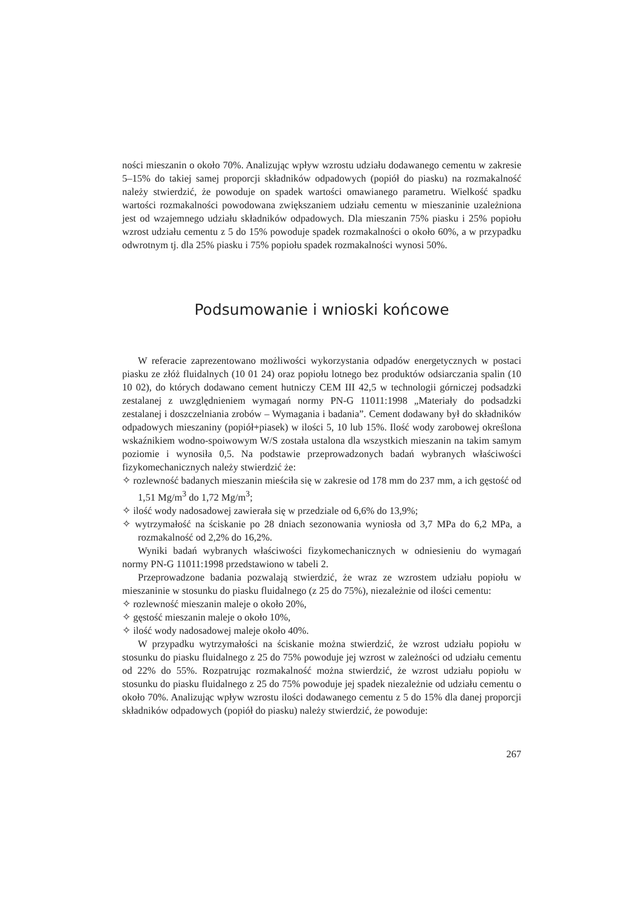ności mieszanin o około 70%. Analizując wpływ wzrostu udziału dodawanego cementu w zakresie 5–15% do takiej samej proporcji składników odpadowych (popiół do piasku) na rozmakalność należy stwierdzić, że powoduje on spadek wartości omawianego parametru. Wielkość spadku wartości rozmakalności powodowana zwiększaniem udziału cementu w mieszaninie uzależniona jest od wzajemnego udziału składników odpadowych. Dla mieszanin 75% piasku i 25% popiołu wzrost udziału cementu z 5 do 15% powoduje spadek rozmakalności o około 60%, a w przypadku odwrotnym tj. dla 25% piasku i 75% popiołu spadek rozmakalności wynosi 50%.
Podsumowanie i wnioski końcowe
W referacie zaprezentowano możliwości wykorzystania odpadów energetycznych w postaci piasku ze złóż fluidalnych (10 01 24) oraz popiołu lotnego bez produktów odsiarczania spalin (10 10 02), do których dodawano cement hutniczy CEM III 42,5 w technologii górniczej podsadzki zestalanej z uwzględnieniem wymagań normy PN-G 11011:1998 „Materiały do podsadzki zestalanej i doszczelniania zrobów – Wymagania i badania”. Cement dodawany był do składników odpadowych mieszaniny (popiół+piasek) w ilości 5, 10 lub 15%. Ilość wody zarobowej określona wskaźnikiem wodno-spoiwowym W/S została ustalona dla wszystkich mieszanin na takim samym poziomie i wynosiła 0,5. Na podstawie przeprowadzonych badań wybranych właściwości fizykomechanicznych należy stwierdzić że:
✧ rozlewność badanych mieszanin mieściła się w zakresie od 178 mm do 237 mm, a ich gęstość od 1,51 Mg/m<sup>3</sup> do 1,72 Mg/m<sup>3</sup>;
✧ ilość wody nadosadowej zawierała się w przedziale od 6,6% do 13,9%;
✧ wytrzymałość na ściskanie po 28 dniach sezonowania wyniosła od 3,7 MPa do 6,2 MPa, a rozmakalność od 2,2% do 16,2%.
Wyniki badań wybranych właściwości fizykomechanicznych w odniesieniu do wymagań normy PN-G 11011:1998 przedstawiono w tabeli 2.
Przeprowadzone badania pozwalają stwierdzić, że wraz ze wzrostem udziału popiołu w mieszaninie w stosunku do piasku fluidalnego (z 25 do 75%), niezależnie od ilości cementu:
✧ rozlewność mieszanin maleje o około 20%,
✧ gęstość mieszanin maleje o około 10%,
✧ ilość wody nadosadowej maleje około 40%.
W przypadku wytrzymałości na ściskanie można stwierdzić, że wzrost udziału popiołu w stosunku do piasku fluidalnego z 25 do 75% powoduje jej wzrost w zależności od udziału cementu od 22% do 55%. Rozpatrując rozmakalność można stwierdzić, że wzrost udziału popiołu w stosunku do piasku fluidalnego z 25 do 75% powoduje jej spadek niezależnie od udziału cementu o około 70%. Analizując wpływ wzrostu ilości dodawanego cementu z 5 do 15% dla danej proporcji składników odpadowych (popiół do piasku) należy stwierdzić, że powoduje:
267